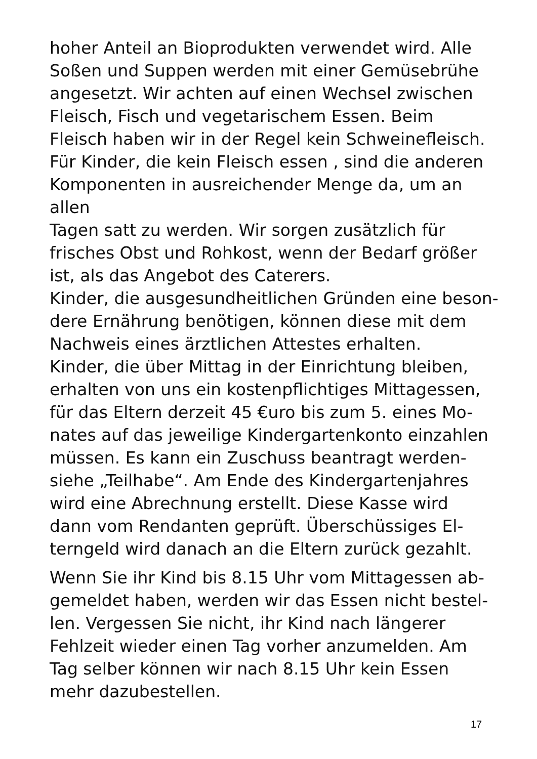hoher Anteil an Bioprodukten verwendet wird. Alle
Soßen und Suppen werden mit einer Gemüsebrühe
angesetzt. Wir achten auf einen Wechsel zwischen
Fleisch, Fisch und vegetarischem Essen. Beim
Fleisch haben wir in der Regel kein Schweinefleisch.
Für Kinder, die kein Fleisch essen , sind die anderen
Komponenten in ausreichender Menge da, um an allen
Tagen satt zu werden. Wir sorgen zusätzlich für
frisches Obst und Rohkost, wenn der Bedarf größer
ist, als das Angebot des Caterers.
Kinder, die ausgesundheitlichen Gründen eine beson-
dere Ernährung benötigen, können diese mit dem
Nachweis eines ärztlichen Attestes erhalten.
Kinder, die über Mittag in der Einrichtung bleiben,
erhalten von uns ein kostenpflichtiges Mittagessen,
für das Eltern derzeit 45 €uro bis zum 5. eines Mo-
nates auf das jeweilige Kindergartenkonto einzahlen
müssen. Es kann ein Zuschuss beantragt werden-
siehe „Teilhabe“. Am Ende des Kindergartenjahres
wird eine Abrechnung erstellt. Diese Kasse wird
dann vom Rendanten geprüft. Überschüssiges El-
terngeld wird danach an die Eltern zurück gezahlt.
Wenn Sie ihr Kind bis 8.15 Uhr vom Mittagessen ab-
gemeldet haben, werden wir das Essen nicht bestel-
len. Vergessen Sie nicht, ihr Kind nach längerer
Fehlzeit wieder einen Tag vorher anzumelden. Am
Tag selber können wir nach 8.15 Uhr kein Essen
mehr dazubestellen.
17